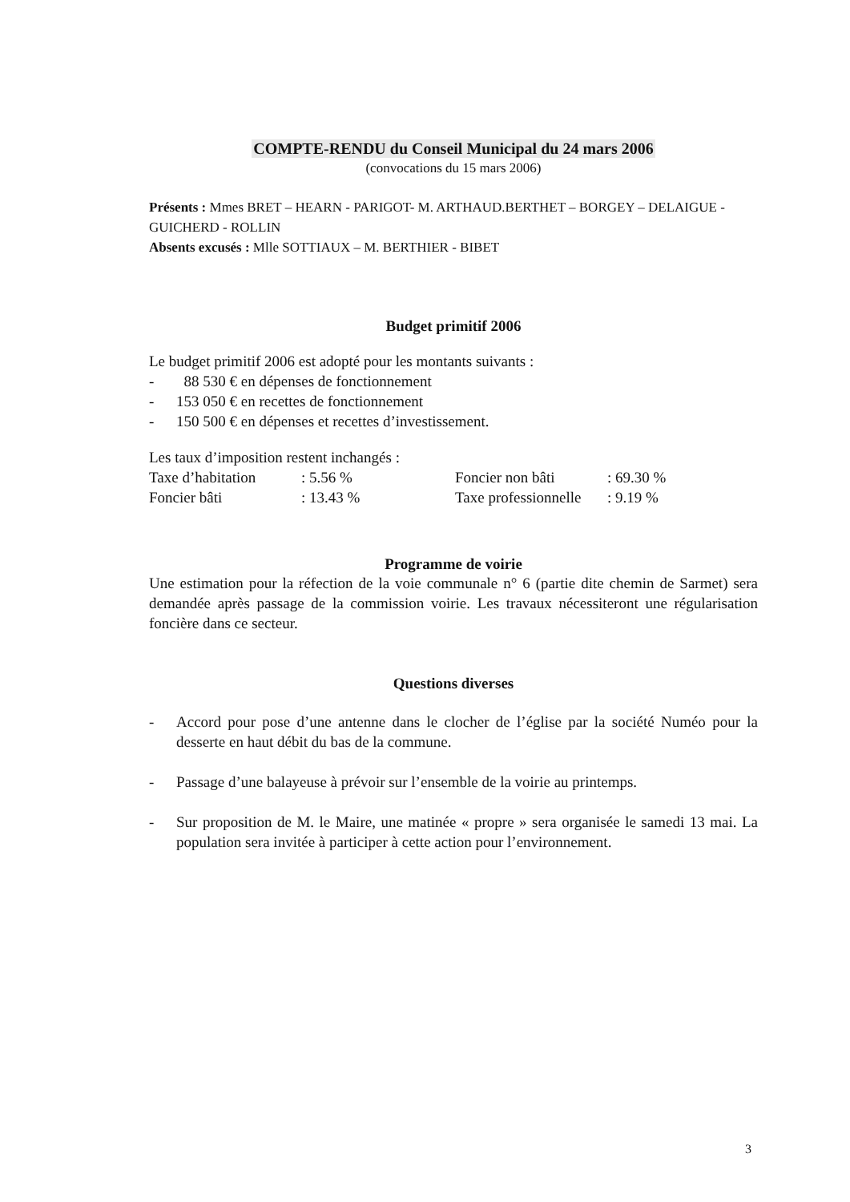COMPTE-RENDU du Conseil Municipal du 24 mars 2006
(convocations du 15 mars 2006)
Présents : Mmes BRET – HEARN - PARIGOT- M. ARTHAUD.BERTHET – BORGEY – DELAIGUE - GUICHERD - ROLLIN
Absents excusés : Mlle SOTTIAUX – M. BERTHIER - BIBET
Budget primitif 2006
Le budget primitif 2006 est adopté pour les montants suivants :
- 88 530 € en dépenses de fonctionnement
- 153 050 € en recettes de fonctionnement
- 150 500 € en dépenses et recettes d’investissement.
Les taux d’imposition restent inchangés :
| Taxe d’habitation | : 5.56 % | Foncier non bâti | : 69.30 % |
| Foncier bâti | : 13.43 % | Taxe professionnelle | : 9.19 % |
Programme de voirie
Une estimation pour la réfection de la voie communale n° 6 (partie dite chemin de Sarmet) sera demandée après passage de la commission voirie. Les travaux nécessiteront une régularisation foncière dans ce secteur.
Questions diverses
- Accord pour pose d’une antenne dans le clocher de l’église par la société Numéo pour la desserte en haut débit du bas de la commune.
- Passage d’une balayeuse à prévoir sur l’ensemble de la voirie au printemps.
- Sur proposition de M. le Maire, une matinée « propre » sera organisée le samedi 13 mai. La population sera invitée à participer à cette action pour l’environnement.
3